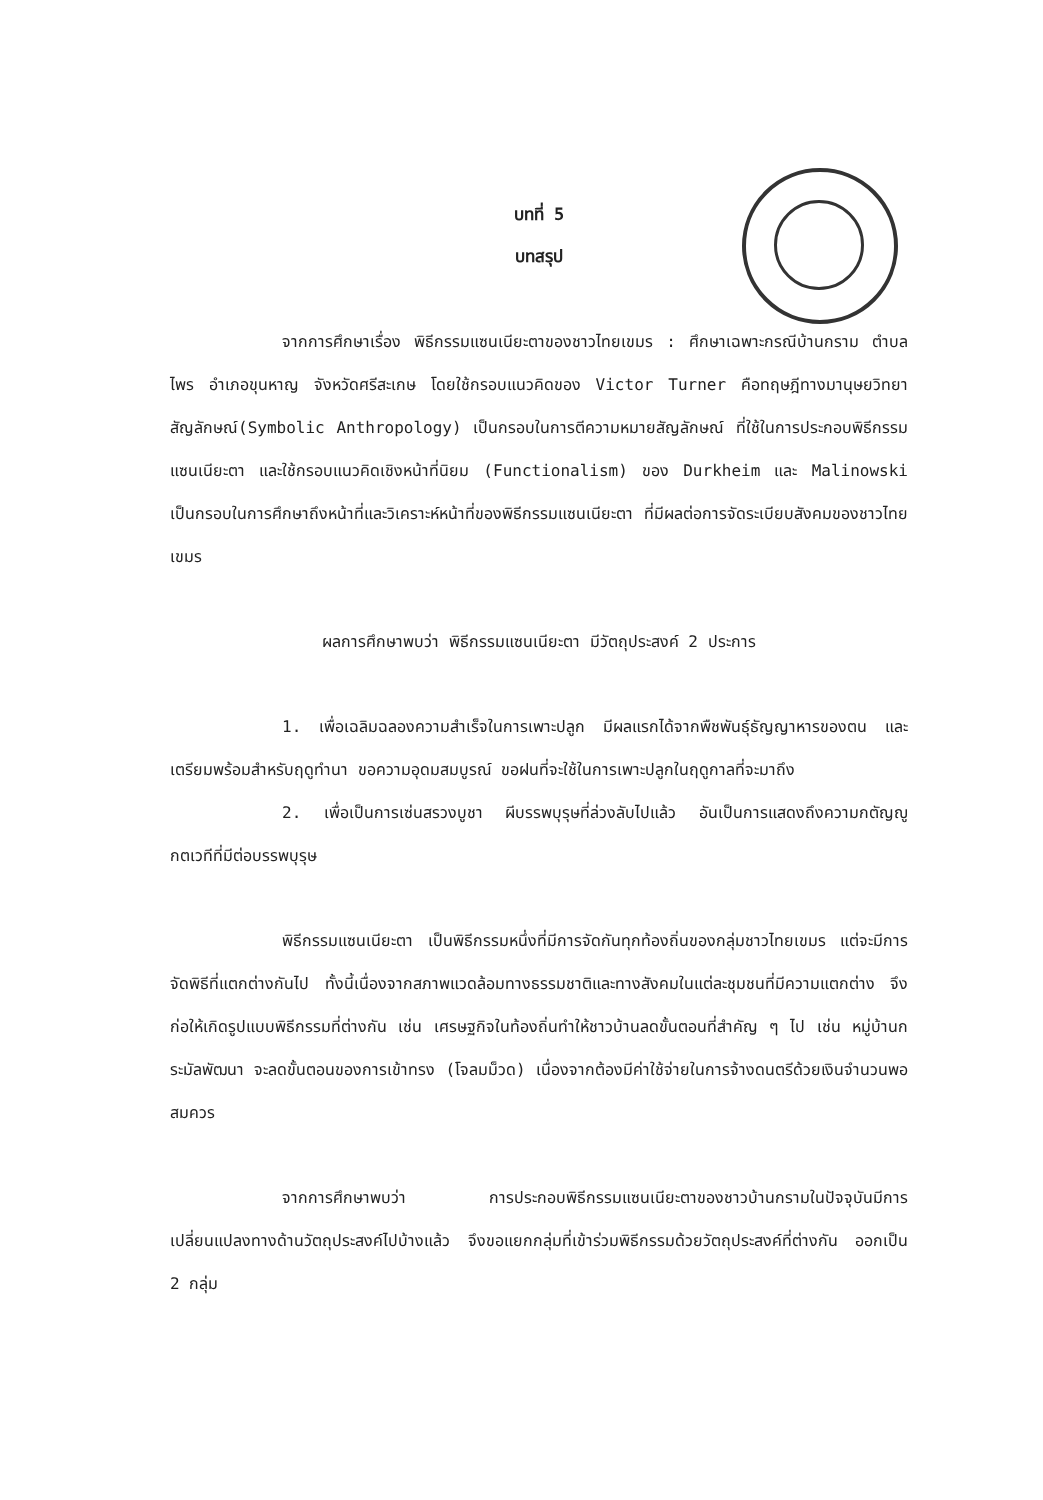บทที่ 5
บทสรุป
จากการศึกษาเรื่อง พิธีกรรมแซนเนียะตาของชาวไทยเขมร : ศึกษาเฉพาะกรณีบ้านกราม ตำบลไพร อำเภอขุนหาญ จังหวัดศรีสะเกษ โดยใช้กรอบแนวคิดของ Victor Turner คือทฤษฎีทางมานุษยวิทยาสัญลักษณ์(Symbolic Anthropology) เป็นกรอบในการตีความหมายสัญลักษณ์ ที่ใช้ในการประกอบพิธีกรรมแซนเนียะตา และใช้กรอบแนวคิดเชิงหน้าที่นิยม (Functionalism) ของ Durkheim และ Malinowski เป็นกรอบในการศึกษาถึงหน้าที่และวิเคราะห์หน้าที่ของพิธีกรรมแซนเนียะตา ที่มีผลต่อการจัดระเบียบสังคมของชาวไทย เขมร
ผลการศึกษาพบว่า พิธีกรรมแซนเนียะตา มีวัตถุประสงค์ 2 ประการ
1. เพื่อเฉลิมฉลองความสำเร็จในการเพาะปลูก มีผลแรกได้จากพืชพันธุ์ธัญญาหารของตน และเตรียมพร้อมสำหรับฤดูทำนา ขอความอุดมสมบูรณ์ ขอฝนที่จะใช้ในการเพาะปลูกในฤดูกาลที่จะมาถึง
2. เพื่อเป็นการเซ่นสรวงบูชา ผีบรรพบุรุษที่ล่วงลับไปแล้ว อันเป็นการแสดงถึงความกตัญญูกตเวทีที่มีต่อบรรพบุรุษ
พิธีกรรมแซนเนียะตา เป็นพิธีกรรมหนึ่งที่มีการจัดกันทุกท้องถิ่นของกลุ่มชาวไทยเขมร แต่จะมีการจัดพิธีที่แตกต่างกันไป ทั้งนี้เนื่องจากสภาพแวดล้อมทางธรรมชาติและทางสังคมในแต่ละชุมชนที่มีความแตกต่าง จึงก่อให้เกิดรูปแบบพิธีกรรมที่ต่างกัน เช่น เศรษฐกิจในท้องถิ่นทำให้ชาวบ้านลดขั้นตอนที่สำคัญ ๆ ไป เช่น หมู่บ้านกระมัลพัฒนา จะลดขั้นตอนของการเข้าทรง (โจลมม็วด) เนื่องจากต้องมีค่าใช้จ่ายในการจ้างดนตรีด้วยเงินจำนวนพอสมควร
จากการศึกษาพบว่า การประกอบพิธีกรรมแซนเนียะตาของชาวบ้านกรามในปัจจุบันมีการเปลี่ยนแปลงทางด้านวัตถุประสงค์ไปบ้างแล้ว จึงขอแยกกลุ่มที่เข้าร่วมพิธีกรรมด้วยวัตถุประสงค์ที่ต่างกัน ออกเป็น 2 กลุ่ม